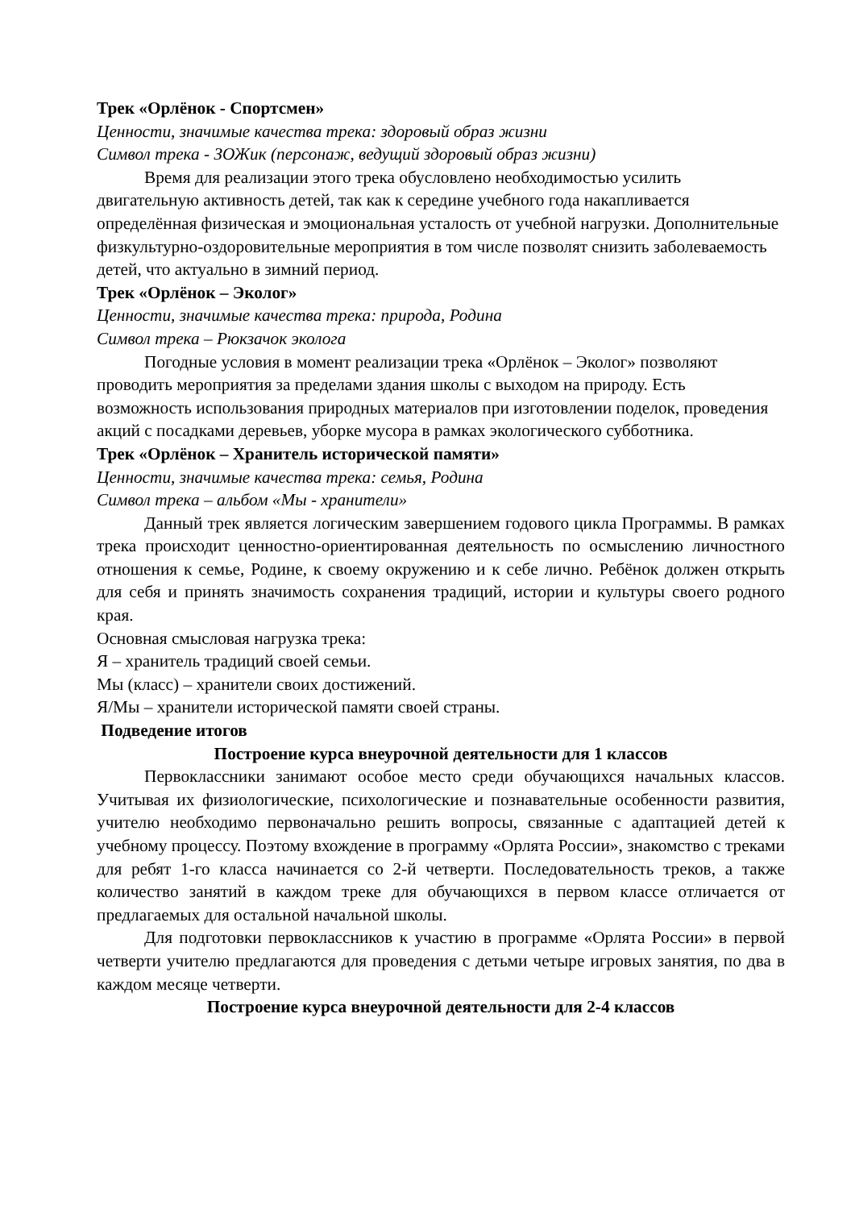Трек «Орлёнок - Спортсмен»
Ценности, значимые качества трека: здоровый образ жизни
Символ трека - ЗОЖик (персонаж, ведущий здоровый образ жизни)
Время для реализации этого трека обусловлено необходимостью усилить двигательную активность детей, так как к середине учебного года накапливается определённая физическая и эмоциональная усталость от учебной нагрузки. Дополнительные физкультурно-оздоровительные мероприятия в том числе позволят снизить заболеваемость детей, что актуально в зимний период.
Трек «Орлёнок – Эколог»
Ценности, значимые качества трека: природа, Родина
Символ трека – Рюкзачок эколога
Погодные условия в момент реализации трека «Орлёнок – Эколог» позволяют проводить мероприятия за пределами здания школы с выходом на природу. Есть возможность использования природных материалов при изготовлении поделок, проведения акций с посадками деревьев, уборке мусора в рамках экологического субботника.
Трек «Орлёнок – Хранитель исторической памяти»
Ценности, значимые качества трека: семья, Родина
Символ трека – альбом «Мы - хранители»
Данный трек является логическим завершением годового цикла Программы. В рамках трека происходит ценностно-ориентированная деятельность по осмыслению личностного отношения к семье, Родине, к своему окружению и к себе лично. Ребёнок должен открыть для себя и принять значимость сохранения традиций, истории и культуры своего родного края.
Основная смысловая нагрузка трека:
Я – хранитель традиций своей семьи.
Мы (класс) – хранители своих достижений.
Я/Мы – хранители исторической памяти своей страны.
Подведение итогов
Построение курса внеурочной деятельности для 1 классов
Первоклассники занимают особое место среди обучающихся начальных классов. Учитывая их физиологические, психологические и познавательные особенности развития, учителю необходимо первоначально решить вопросы, связанные с адаптацией детей к учебному процессу. Поэтому вхождение в программу «Орлята России», знакомство с треками для ребят 1-го класса начинается со 2-й четверти. Последовательность треков, а также количество занятий в каждом треке для обучающихся в первом классе отличается от предлагаемых для остальной начальной школы.
Для подготовки первоклассников к участию в программе «Орлята России» в первой четверти учителю предлагаются для проведения с детьми четыре игровых занятия, по два в каждом месяце четверти.
Построение курса внеурочной деятельности для 2-4 классов